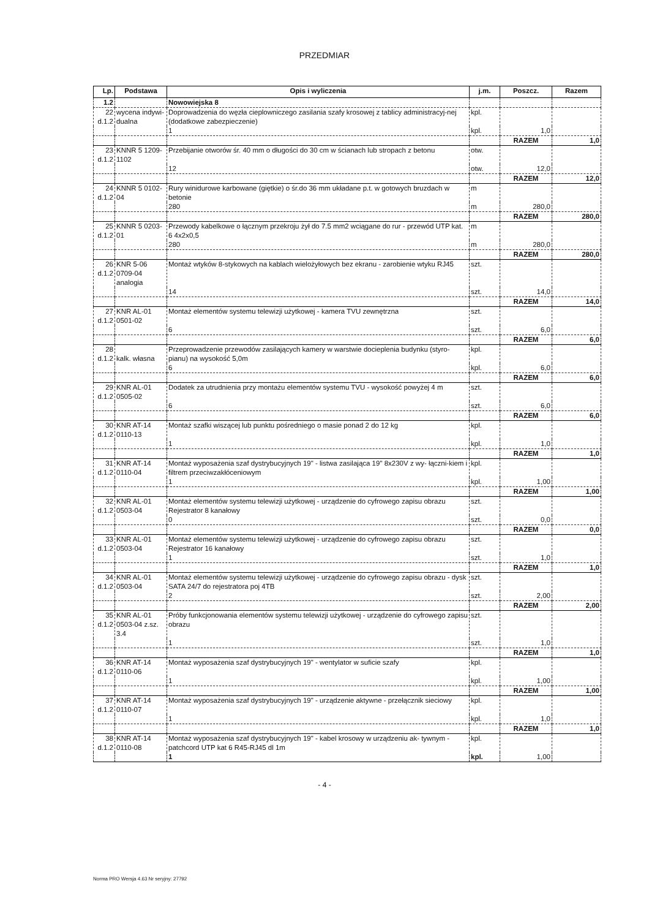PRZEDMIAR
| Lp. | Podstawa | Opis i wyliczenia | j.m. | Poszcz. | Razem |
| --- | --- | --- | --- | --- | --- |
| 1.2 | | Nowowiejska 8 | | | |
| 22 d.1.2 | wycena indywi- dualna | Doprowadzenia do węzła cieplowniczego zasilania szafy krosowej z tablicy administracyj-nej (dodatkowe zabezpieczenie) | kpl. | | |
| | | 1 | kpl. | 1,0 | |
| | | | | RAZEM | 1,0 |
| 23 d.1.2 | KNNR 5 1209- 1102 | Przebijanie otworów śr. 40 mm o długości do 30 cm w ścianach lub stropach z betonu | otw. | | |
| | | 12 | otw. | 12,0 | |
| | | | | RAZEM | 12,0 |
| 24 d.1.2 | KNNR 5 0102- 04 | Rury winidurowe karbowane (giętkie) o śr.do 36 mm układane p.t. w gotowych bruzdach w betonie | m | | |
| | | 280 | m | 280,0 | |
| | | | | RAZEM | 280,0 |
| 25 d.1.2 | KNNR 5 0203- 01 | Przewody kabelkowe o łącznym przekroju żył do 7.5 mm2 wciągane do rur - przewód UTP kat. 6 4x2x0,5 | m | | |
| | | 280 | m | 280,0 | |
| | | | | RAZEM | 280,0 |
| 26 d.1.2 | KNR 5-06 0709-04 analogia | Montaż wtyków 8-stykowych na kablach wielożyłowych bez ekranu - zarobienie wtyku RJ45 | szt. | | |
| | | 14 | szt. | 14,0 | |
| | | | | RAZEM | 14,0 |
| 27 d.1.2 | KNR AL-01 0501-02 | Montaż elementów systemu telewizji użytkowej - kamera TVU zewnętrzna | szt. | | |
| | | 6 | szt. | 6,0 | |
| | | | | RAZEM | 6,0 |
| 28 d.1.2 | kalk. własna | Przeprowadzenie przewodów zasilających kamery w warstwie docieplenia budynku (styro-pianu) na wysokość 5,0m | kpl. | | |
| | | 6 | kpl. | 6,0 | |
| | | | | RAZEM | 6,0 |
| 29 d.1.2 | KNR AL-01 0505-02 | Dodatek za utrudnienia przy montażu elementów systemu TVU - wysokość powyżej 4 m | szt. | | |
| | | 6 | szt. | 6,0 | |
| | | | | RAZEM | 6,0 |
| 30 d.1.2 | KNR AT-14 0110-13 | Montaż szafki wiszącej lub punktu pośredniego o masie ponad 2 do 12 kg | kpl. | | |
| | | 1 | kpl. | 1,0 | |
| | | | | RAZEM | 1,0 |
| 31 d.1.2 | KNR AT-14 0110-04 | Montaż wyposażenia szaf dystrybucyjnych 19" - listwa zasilająca 19" 8x230V z wy- łączni-kiem i filtrem przeciwzakłóceniowym | kpl. | | |
| | | 1 | kpl. | 1,00 | |
| | | | | RAZEM | 1,00 |
| 32 d.1.2 | KNR AL-01 0503-04 | Montaż elementów systemu telewizji użytkowej - urządzenie do cyfrowego zapisu obrazu Rejestrator 8 kanałowy | szt. | | |
| | | 0 | szt. | 0,0 | |
| | | | | RAZEM | 0,0 |
| 33 d.1.2 | KNR AL-01 0503-04 | Montaż elementów systemu telewizji użytkowej - urządzenie do cyfrowego zapisu obrazu Rejestrator 16 kanałowy | szt. | | |
| | | 1 | szt. | 1,0 | |
| | | | | RAZEM | 1,0 |
| 34 d.1.2 | KNR AL-01 0503-04 | Montaż elementów systemu telewizji użytkowej - urządzenie do cyfrowego zapisu obrazu - dysk SATA 24/7 do rejestratora poj 4TB | szt. | | |
| | | 2 | szt. | 2,00 | |
| | | | | RAZEM | 2,00 |
| 35 d.1.2 | KNR AL-01 0503-04 z.sz. 3.4 | Próby funkcjonowania elementów systemu telewizji użytkowej - urządzenie do cyfrowego zapisu obrazu | szt. | | |
| | | 1 | szt. | 1,0 | |
| | | | | RAZEM | 1,0 |
| 36 d.1.2 | KNR AT-14 0110-06 | Montaż wyposażenia szaf dystrybucyjnych 19" - wentylator w suficie szafy | kpl. | | |
| | | 1 | kpl. | 1,00 | |
| | | | | RAZEM | 1,00 |
| 37 d.1.2 | KNR AT-14 0110-07 | Montaż wyposażenia szaf dystrybucyjnych 19" - urządzenie aktywne - przełącznik sieciowy | kpl. | | |
| | | 1 | kpl. | 1,0 | |
| | | | | RAZEM | 1,0 |
| 38 d.1.2 | KNR AT-14 0110-08 | Montaż wyposażenia szaf dystrybucyjnych 19" - kabel krosowy w urządzeniu ak- tywnym - patchcord UTP kat 6 R45-RJ45 dl 1m | kpl. | | |
| | | 1 | kpl. | 1,00 | |
- 4 -
Norma PRO Wersja 4.63 Nr seryjny: 27792